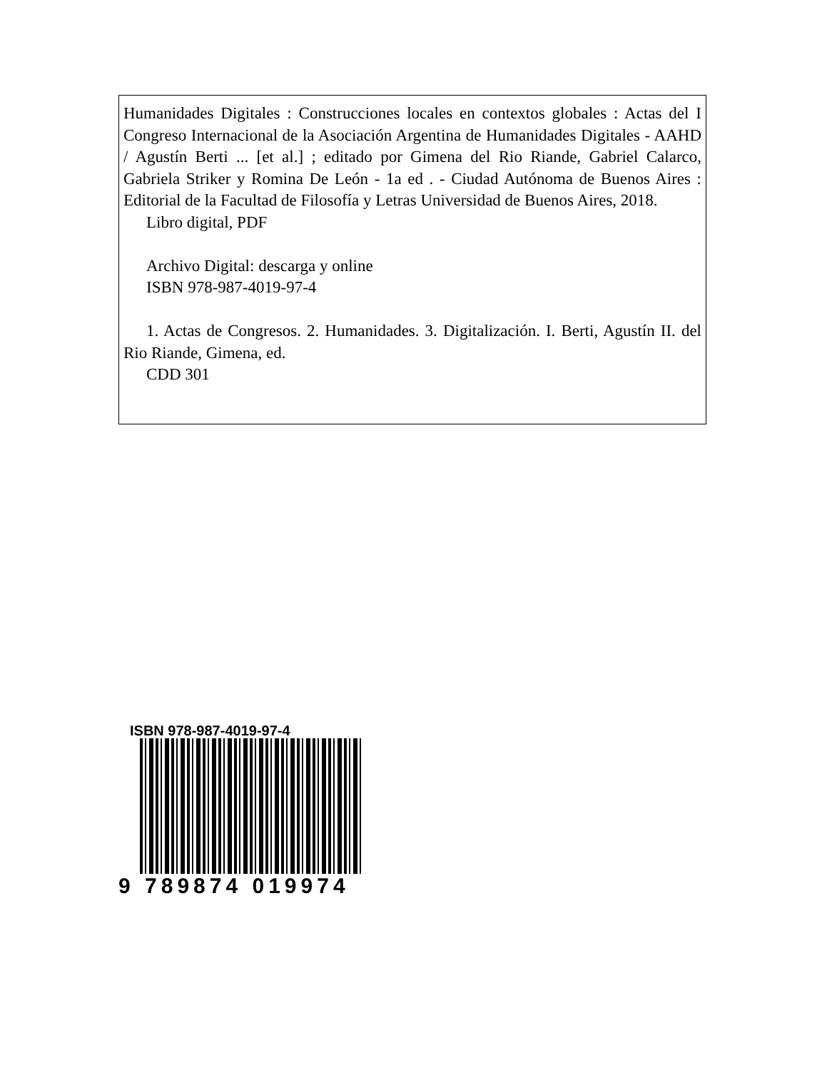Humanidades Digitales : Construcciones locales en contextos globales : Actas del I Congreso Internacional de la Asociación Argentina de Humanidades Digitales - AAHD / Agustín Berti ... [et al.] ; editado por Gimena del Rio Riande, Gabriel Calarco, Gabriela Striker y Romina De León - 1a ed . - Ciudad Autónoma de Buenos Aires : Editorial de la Facultad de Filosofía y Letras Universidad de Buenos Aires, 2018.
Libro digital, PDF
Archivo Digital: descarga y online
ISBN 978-987-4019-97-4
1. Actas de Congresos. 2. Humanidades. 3. Digitalización. I. Berti, Agustín II. del Rio Riande, Gimena, ed.
CDD 301
ISBN 978-987-4019-97-4
9 789874 019974